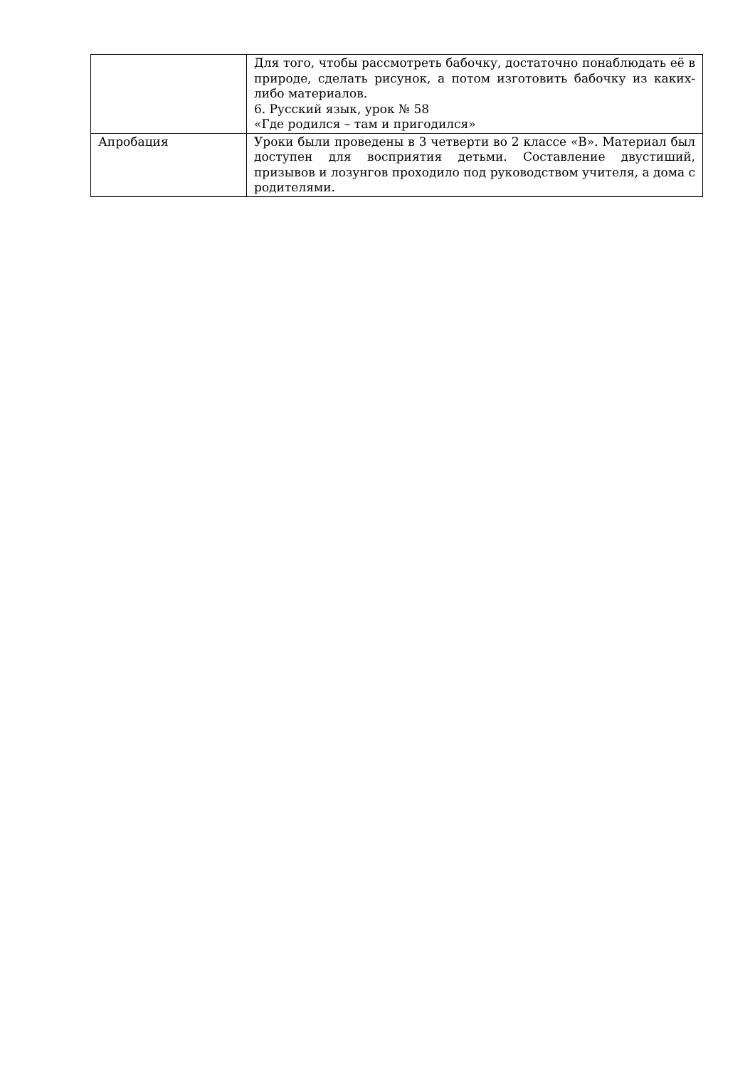| | Для того, чтобы рассмотреть бабочку, достаточно понаблюдать её в природе, сделать рисунок, а потом изготовить бабочку из каких-либо материалов. 6. Русский язык, урок № 58 «Где родился – там и пригодился» |
| Апробация | Уроки были проведены в 3 четверти во 2 классе «В». Материал был доступен для восприятия детьми. Составление двустиший, призывов и лозунгов проходило под руководством учителя, а дома с родителями. |